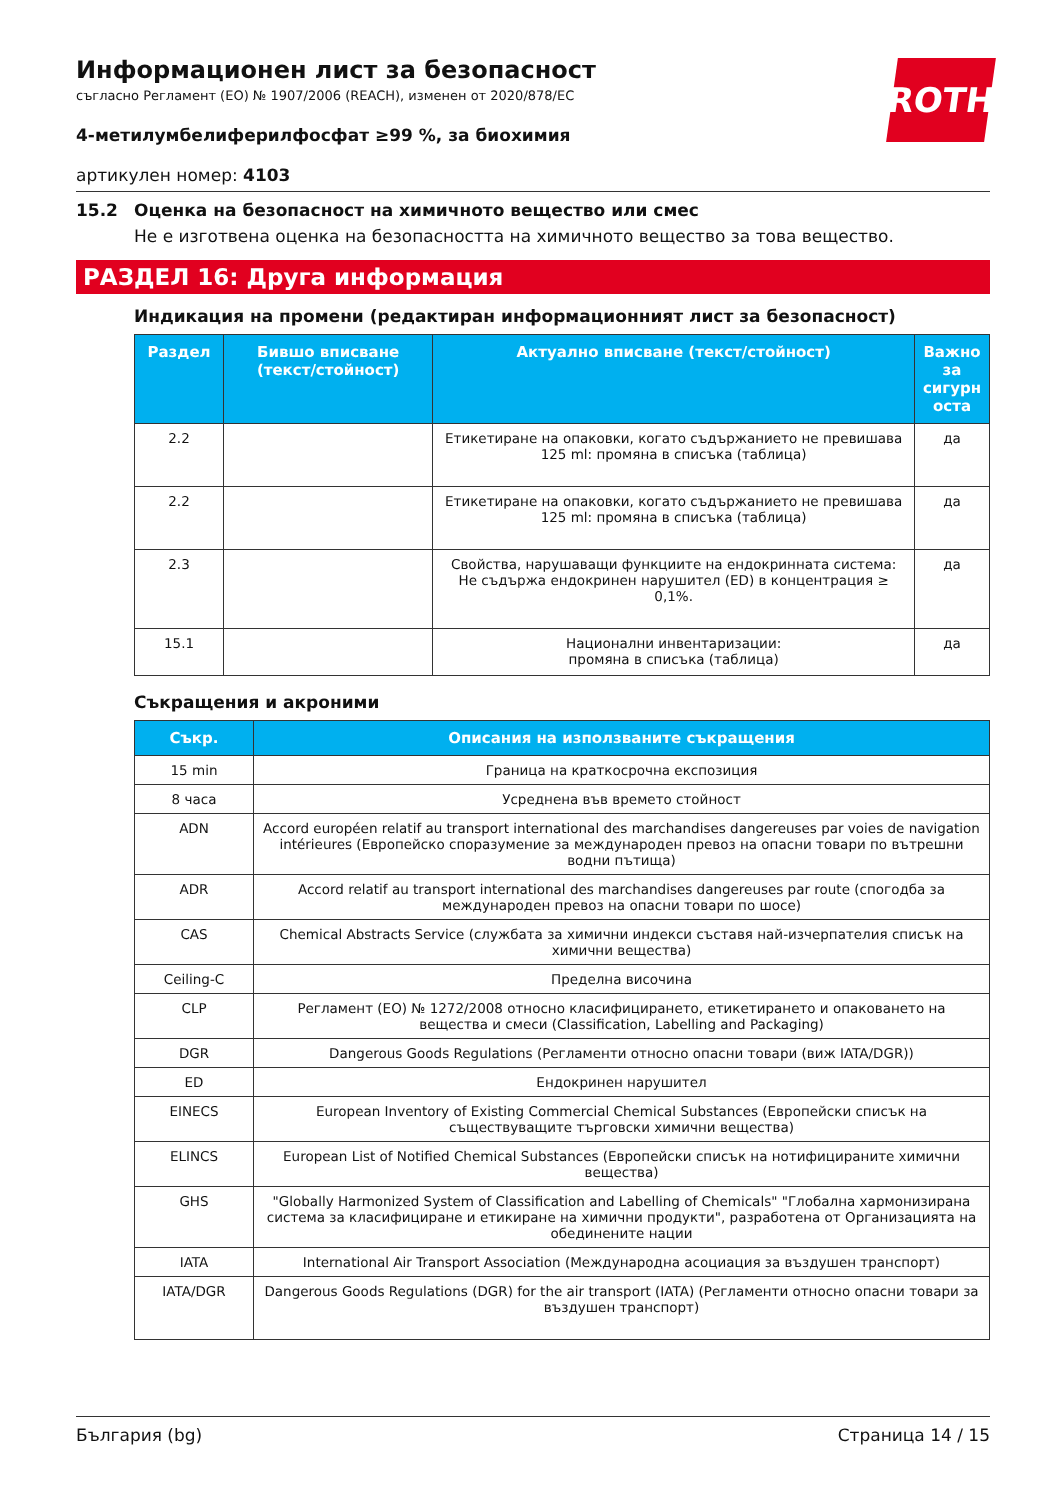ROTH
Информационен лист за безопасност
съгласно Регламент (ЕО) № 1907/2006 (REACH), изменен от 2020/878/ЕС
4-метилумбелиферилфосфат ≥99 %, за биохимия
артикулен номер: 4103
15.2 Оценка на безопасност на химичното вещество или смес
Не е изготвена оценка на безопасността на химичното вещество за това вещество.
РАЗДЕЛ 16: Друга информация
Индикация на промени (редактиран информационният лист за безопасност)
| Раздел | Бившо вписване (текст/стойност) | Актуално вписване (текст/стойност) | Важно за сигурн оста |
| --- | --- | --- | --- |
| 2.2 | | Етикетиране на опаковки, когато съдържанието не превишава 125 ml: промяна в списъка (таблица) | да |
| 2.2 | | Етикетиране на опаковки, когато съдържанието не превишава 125 ml: промяна в списъка (таблица) | да |
| 2.3 | | Свойства, нарушаващи функциите на ендокринната система: Не съдържа ендокринен нарушител (ED) в концентрация ≥ 0,1%. | да |
| 15.1 | | Национални инвентаризации: промяна в списъка (таблица) | да |
Съкращения и акроними
| Съкр. | Описания на използваните съкращения |
| --- | --- |
| 15 min | Граница на краткосрочна експозиция |
| 8 часа | Усреднена във времето стойност |
| ADN | Accord européen relatif au transport international des marchandises dangereuses par voies de navigation intérieures (Европейско споразумение за международен превоз на опасни товари по вътрешни водни пътища) |
| ADR | Accord relatif au transport international des marchandises dangereuses par route (спогодба за международен превоз на опасни товари по шосе) |
| CAS | Chemical Abstracts Service (службата за химични индекси съставя най-изчерпателия списък на химични вещества) |
| Ceiling-C | Пределна височина |
| CLP | Регламент (ЕО) № 1272/2008 относно класифицирането, етикетирането и опаковането на вещества и смеси (Classification, Labelling and Packaging) |
| DGR | Dangerous Goods Regulations (Регламенти относно опасни товари (виж IATA/DGR)) |
| ED | Ендокринен нарушител |
| EINECS | European Inventory of Existing Commercial Chemical Substances (Европейски списък на съществуващите търговски химични вещества) |
| ELINCS | European List of Notified Chemical Substances (Европейски списък на нотифицираните химични вещества) |
| GHS | "Globally Harmonized System of Classification and Labelling of Chemicals" "Глобална хармонизирана система за класифициране и етикиране на химични продукти", разработена от Организацията на обединените нации |
| IATA | International Air Transport Association (Международна асоциация за въздушен транспорт) |
| IATA/DGR | Dangerous Goods Regulations (DGR) for the air transport (IATA) (Регламенти относно опасни товари за въздушен транспорт) |
България (bg) Страница 14 / 15